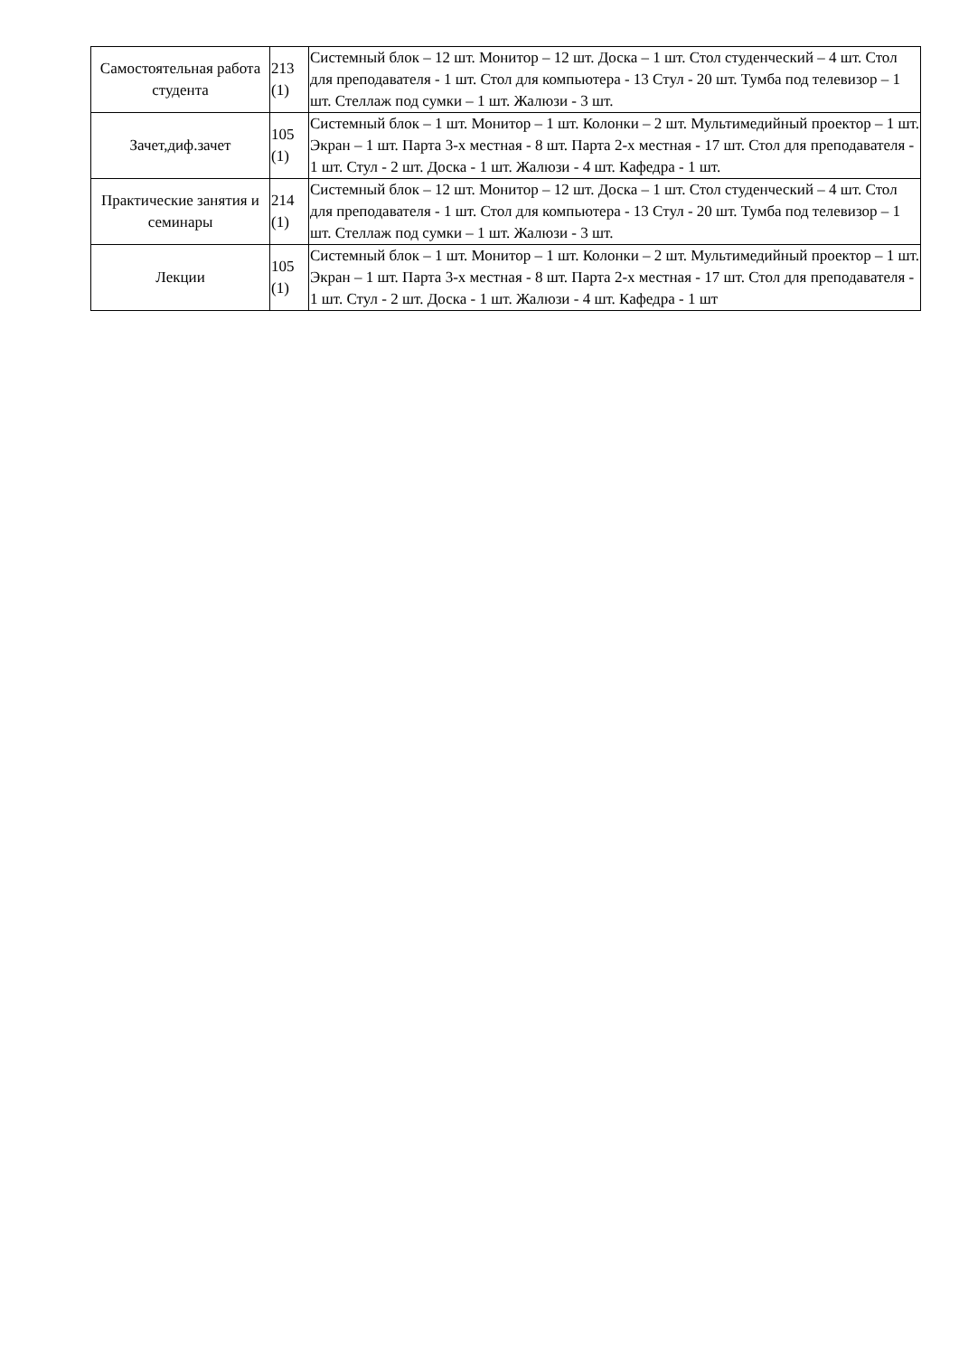| Самостоятельная работа студента | 213 (1) | Системный блок – 12 шт. Монитор – 12 шт. Доска – 1 шт. Стол студенческий – 4 шт. Стол для преподавателя - 1 шт. Стол для компьютера - 13 Стул - 20 шт. Тумба под телевизор – 1 шт. Стеллаж под сумки – 1 шт. Жалюзи - 3 шт. |
| Зачет,диф.зачет | 105 (1) | Системный блок – 1 шт. Монитор – 1 шт. Колонки – 2 шт. Мультимедийный проектор – 1 шт. Экран – 1 шт. Парта 3-х местная - 8 шт. Парта 2-х местная - 17 шт. Стол для преподавателя - 1 шт. Стул - 2 шт. Доска - 1 шт. Жалюзи - 4 шт. Кафедра - 1 шт. |
| Практические занятия и семинары | 214 (1) | Системный блок – 12 шт. Монитор – 12 шт. Доска – 1 шт. Стол студенческий – 4 шт. Стол для преподавателя - 1 шт. Стол для компьютера - 13 Стул - 20 шт. Тумба под телевизор – 1 шт. Стеллаж под сумки – 1 шт. Жалюзи - 3 шт. |
| Лекции | 105 (1) | Системный блок – 1 шт. Монитор – 1 шт. Колонки – 2 шт. Мультимедийный проектор – 1 шт. Экран – 1 шт. Парта 3-х местная - 8 шт. Парта 2-х местная - 17 шт. Стол для преподавателя - 1 шт. Стул - 2 шт. Доска - 1 шт. Жалюзи - 4 шт. Кафедра - 1 шт |